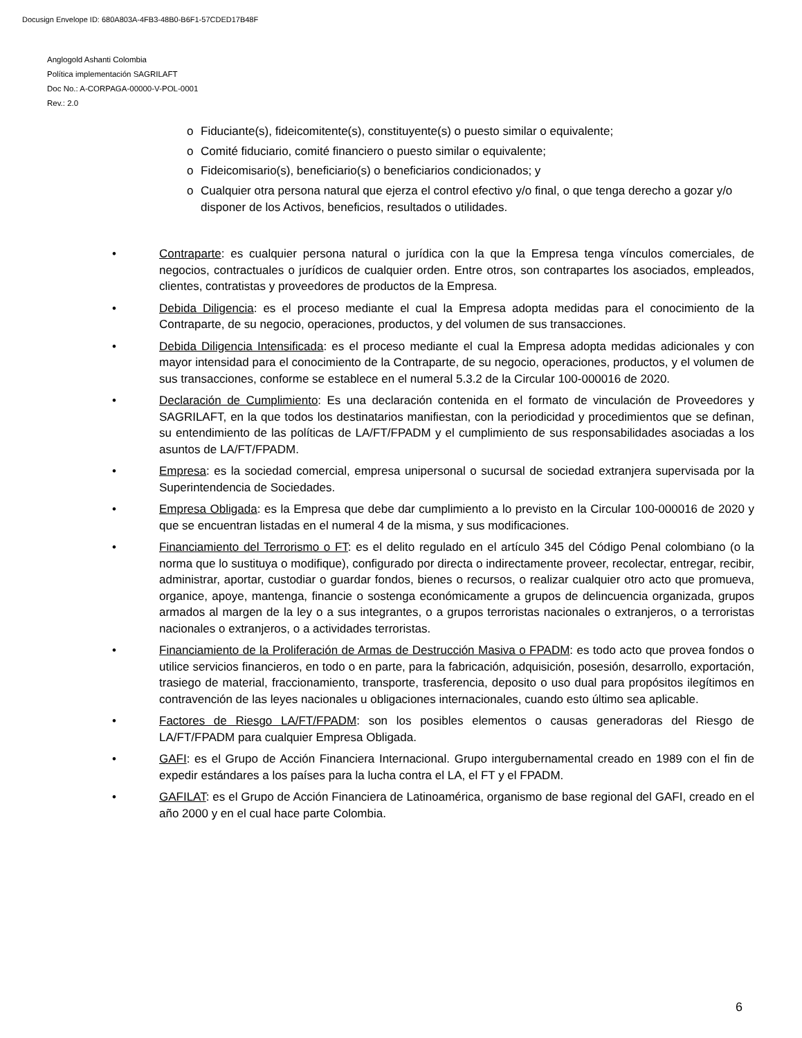Docusign Envelope ID: 680A803A-4FB3-48B0-B6F1-57CDED17B48F
Anglogold Ashanti Colombia
Política implementación SAGRILAFT
Doc No.: A-CORPAGA-00000-V-POL-0001
Rev.: 2.0
o Fiduciante(s), fideicomitente(s), constituyente(s) o puesto similar o equivalente;
o Comité fiduciario, comité financiero o puesto similar o equivalente;
o Fideicomisario(s), beneficiario(s) o beneficiarios condicionados; y
o Cualquier otra persona natural que ejerza el control efectivo y/o final, o que tenga derecho a gozar y/o disponer de los Activos, beneficios, resultados o utilidades.
• Contraparte: es cualquier persona natural o jurídica con la que la Empresa tenga vínculos comerciales, de negocios, contractuales o jurídicos de cualquier orden. Entre otros, son contrapartes los asociados, empleados, clientes, contratistas y proveedores de productos de la Empresa.
• Debida Diligencia: es el proceso mediante el cual la Empresa adopta medidas para el conocimiento de la Contraparte, de su negocio, operaciones, productos, y del volumen de sus transacciones.
• Debida Diligencia Intensificada: es el proceso mediante el cual la Empresa adopta medidas adicionales y con mayor intensidad para el conocimiento de la Contraparte, de su negocio, operaciones, productos, y el volumen de sus transacciones, conforme se establece en el numeral 5.3.2 de la Circular 100-000016 de 2020.
• Declaración de Cumplimiento: Es una declaración contenida en el formato de vinculación de Proveedores y SAGRILAFT, en la que todos los destinatarios manifiestan, con la periodicidad y procedimientos que se definan, su entendimiento de las políticas de LA/FT/FPADM y el cumplimiento de sus responsabilidades asociadas a los asuntos de LA/FT/FPADM.
• Empresa: es la sociedad comercial, empresa unipersonal o sucursal de sociedad extranjera supervisada por la Superintendencia de Sociedades.
• Empresa Obligada: es la Empresa que debe dar cumplimiento a lo previsto en la Circular 100-000016 de 2020 y que se encuentran listadas en el numeral 4 de la misma, y sus modificaciones.
• Financiamiento del Terrorismo o FT: es el delito regulado en el artículo 345 del Código Penal colombiano (o la norma que lo sustituya o modifique), configurado por directa o indirectamente proveer, recolectar, entregar, recibir, administrar, aportar, custodiar o guardar fondos, bienes o recursos, o realizar cualquier otro acto que promueva, organice, apoye, mantenga, financie o sostenga económicamente a grupos de delincuencia organizada, grupos armados al margen de la ley o a sus integrantes, o a grupos terroristas nacionales o extranjeros, o a terroristas nacionales o extranjeros, o a actividades terroristas.
• Financiamiento de la Proliferación de Armas de Destrucción Masiva o FPADM: es todo acto que provea fondos o utilice servicios financieros, en todo o en parte, para la fabricación, adquisición, posesión, desarrollo, exportación, trasiego de material, fraccionamiento, transporte, trasferencia, deposito o uso dual para propósitos ilegítimos en contravención de las leyes nacionales u obligaciones internacionales, cuando esto último sea aplicable.
• Factores de Riesgo LA/FT/FPADM: son los posibles elementos o causas generadoras del Riesgo de LA/FT/FPADM para cualquier Empresa Obligada.
• GAFI: es el Grupo de Acción Financiera Internacional. Grupo intergubernamental creado en 1989 con el fin de expedir estándares a los países para la lucha contra el LA, el FT y el FPADM.
• GAFILAT: es el Grupo de Acción Financiera de Latinoamérica, organismo de base regional del GAFI, creado en el año 2000 y en el cual hace parte Colombia.
6